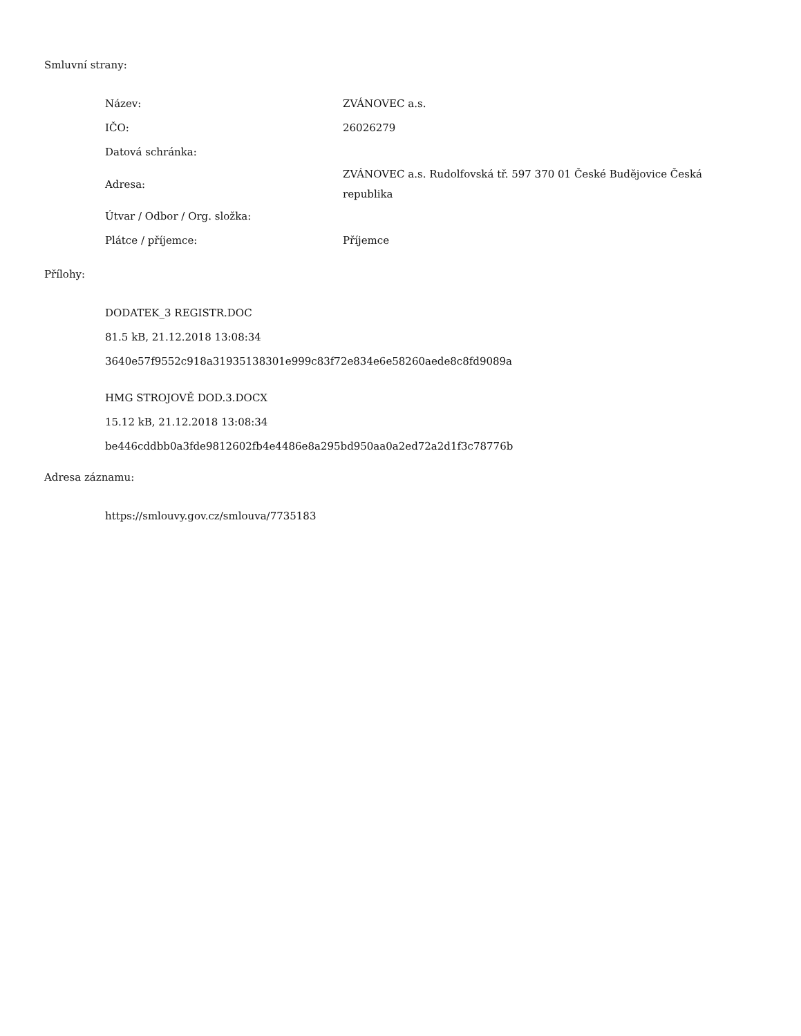Smluvní strany:
| Název: | ZVÁNOVEC a.s. |
| IČO: | 26026279 |
| Datová schránka: | |
| Adresa: | ZVÁNOVEC a.s. Rudolfovská tř. 597 370 01 České Budějovice Česká republika |
| Útvar / Odbor / Org. složka: | |
| Plátce / příjemce: | Příjemce |
Přílohy:
DODATEK_3 REGISTR.DOC
81.5 kB, 21.12.2018 13:08:34
3640e57f9552c918a31935138301e999c83f72e834e6e58260aede8c8fd9089a
HMG STROJOVĚ DOD.3.DOCX
15.12 kB, 21.12.2018 13:08:34
be446cddbb0a3fde9812602fb4e4486e8a295bd950aa0a2ed72a2d1f3c78776b
Adresa záznamu:
https://smlouvy.gov.cz/smlouva/7735183